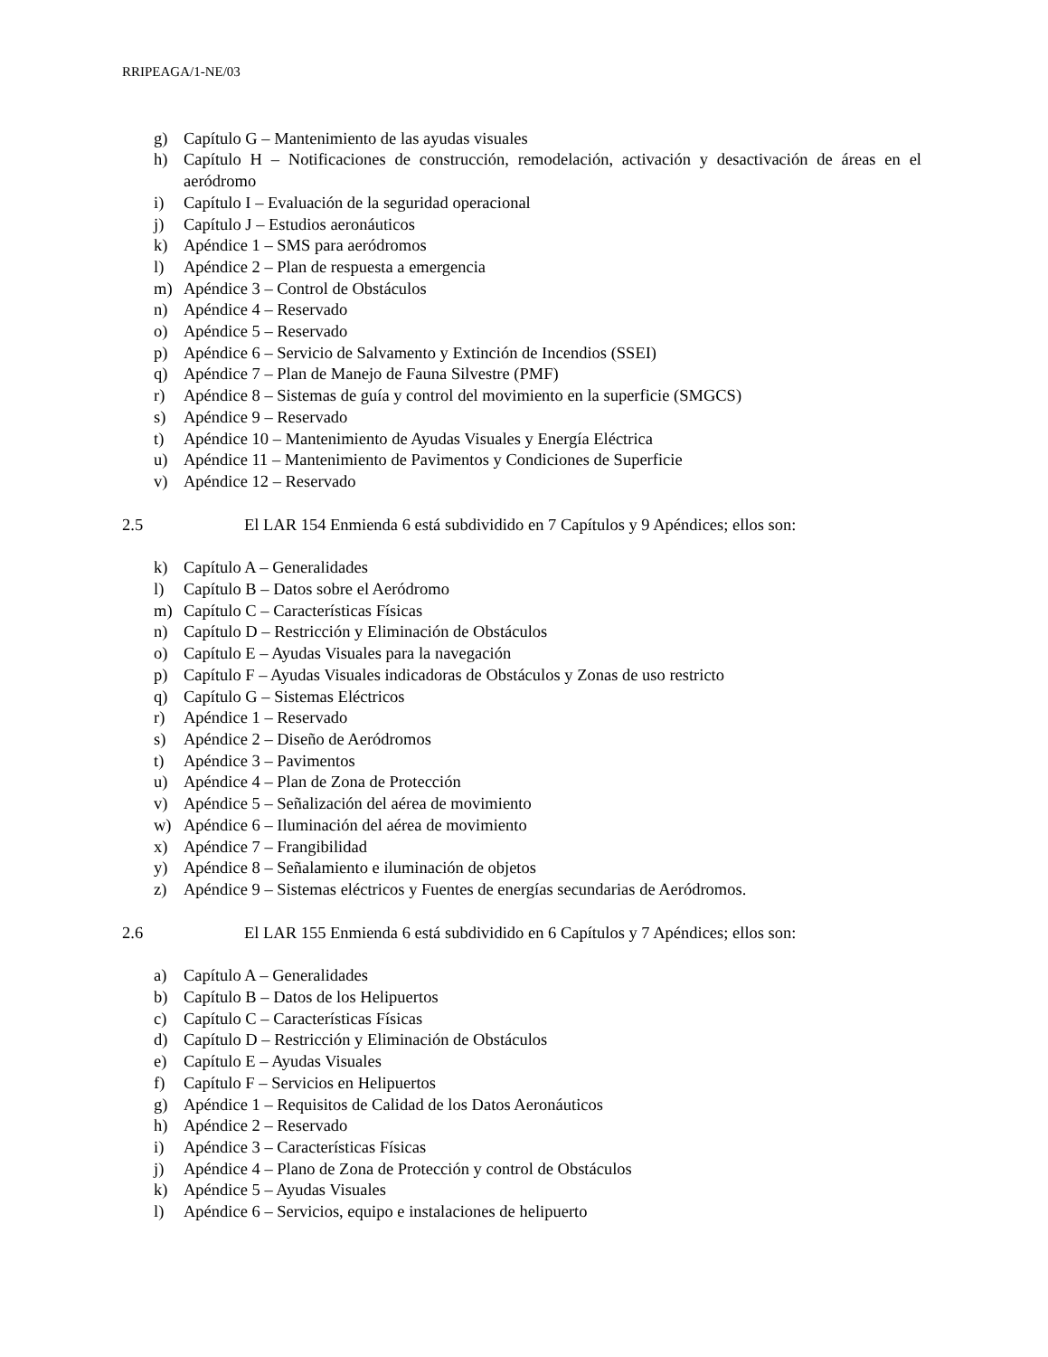RRIPEAGA/1-NE/03
g) Capítulo G – Mantenimiento de las ayudas visuales
h) Capítulo H – Notificaciones de construcción, remodelación, activación y desactivación de áreas en el aeródromo
i) Capítulo I – Evaluación de la seguridad operacional
j) Capítulo J – Estudios aeronáuticos
k) Apéndice 1 – SMS para aeródromos
l) Apéndice 2 – Plan de respuesta a emergencia
m) Apéndice 3 – Control de Obstáculos
n) Apéndice 4 – Reservado
o) Apéndice 5 – Reservado
p) Apéndice 6 – Servicio de Salvamento y Extinción de Incendios (SSEI)
q) Apéndice 7 – Plan de Manejo de Fauna Silvestre (PMF)
r) Apéndice 8 – Sistemas de guía y control del movimiento en la superficie (SMGCS)
s) Apéndice 9 – Reservado
t) Apéndice 10 – Mantenimiento de Ayudas Visuales y Energía Eléctrica
u) Apéndice 11 – Mantenimiento de Pavimentos y Condiciones de Superficie
v) Apéndice 12 – Reservado
2.5 El LAR 154 Enmienda 6 está subdividido en 7 Capítulos y 9 Apéndices; ellos son:
k) Capítulo A – Generalidades
l) Capítulo B – Datos sobre el Aeródromo
m) Capítulo C – Características Físicas
n) Capítulo D – Restricción y Eliminación de Obstáculos
o) Capítulo E – Ayudas Visuales para la navegación
p) Capítulo F – Ayudas Visuales indicadoras de Obstáculos y Zonas de uso restricto
q) Capítulo G – Sistemas Eléctricos
r) Apéndice 1 – Reservado
s) Apéndice 2 – Diseño de Aeródromos
t) Apéndice 3 – Pavimentos
u) Apéndice 4 – Plan de Zona de Protección
v) Apéndice 5 – Señalización del aérea de movimiento
w) Apéndice 6 – Iluminación del aérea de movimiento
x) Apéndice 7 – Frangibilidad
y) Apéndice 8 – Señalamiento e iluminación de objetos
z) Apéndice 9 – Sistemas eléctricos y Fuentes de energías secundarias de Aeródromos.
2.6 El LAR 155 Enmienda 6 está subdividido en 6 Capítulos y 7 Apéndices; ellos son:
a) Capítulo A – Generalidades
b) Capítulo B – Datos de los Helipuertos
c) Capítulo C – Características Físicas
d) Capítulo D – Restricción y Eliminación de Obstáculos
e) Capítulo E – Ayudas Visuales
f) Capítulo F – Servicios en Helipuertos
g) Apéndice 1 – Requisitos de Calidad de los Datos Aeronáuticos
h) Apéndice 2 – Reservado
i) Apéndice 3 – Características Físicas
j) Apéndice 4 – Plano de Zona de Protección y control de Obstáculos
k) Apéndice 5 – Ayudas Visuales
l) Apéndice 6 – Servicios, equipo e instalaciones de helipuerto